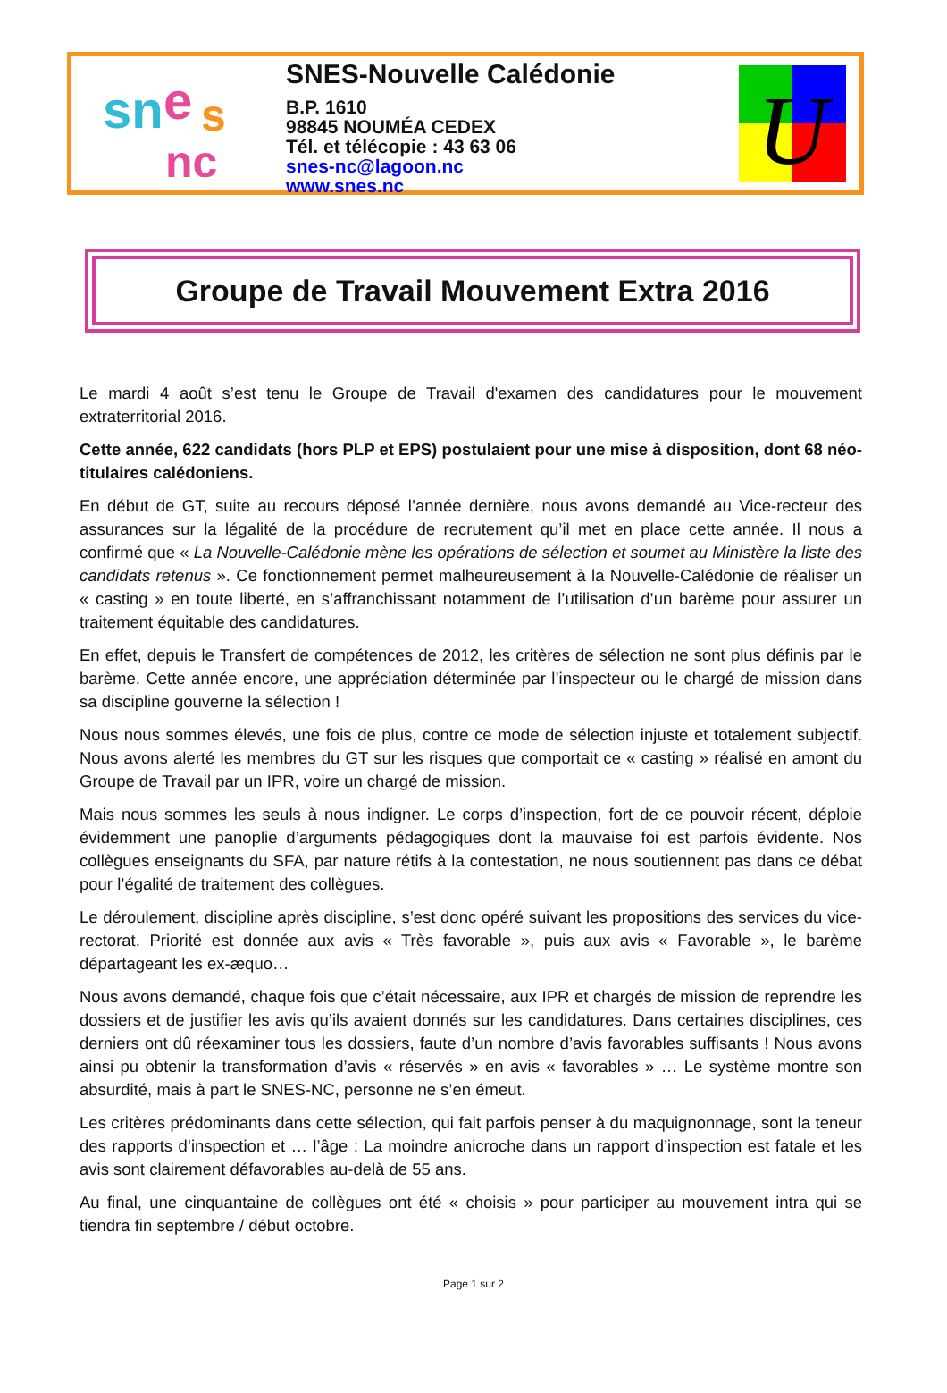sn
e
s
nc
SNES-Nouvelle Calédonie
B.P. 1610
98845 NOUMÉA CEDEX
Tél. et télécopie : 43 63 06
snes-nc@lagoon.nc
www.snes.nc
U
Groupe de Travail Mouvement Extra 2016
Le mardi 4 août s’est tenu le Groupe de Travail d'examen des candidatures pour le mouvement extraterritorial 2016.
Cette année, 622 candidats (hors PLP et EPS) postulaient pour une mise à disposition, dont 68 néo-titulaires calédoniens.
En début de GT, suite au recours déposé l’année dernière, nous avons demandé au Vice-recteur des assurances sur la légalité de la procédure de recrutement qu’il met en place cette année. Il nous a confirmé que « La Nouvelle-Calédonie mène les opérations de sélection et soumet au Ministère la liste des candidats retenus ». Ce fonctionnement permet malheureusement à la Nouvelle-Calédonie de réaliser un « casting » en toute liberté, en s’affranchissant notamment de l’utilisation d’un barème pour assurer un traitement équitable des candidatures.
En effet, depuis le Transfert de compétences de 2012, les critères de sélection ne sont plus définis par le barème. Cette année encore, une appréciation déterminée par l’inspecteur ou le chargé de mission dans sa discipline gouverne la sélection !
Nous nous sommes élevés, une fois de plus, contre ce mode de sélection injuste et totalement subjectif. Nous avons alerté les membres du GT sur les risques que comportait ce « casting » réalisé en amont du Groupe de Travail par un IPR, voire un chargé de mission.
Mais nous sommes les seuls à nous indigner. Le corps d’inspection, fort de ce pouvoir récent, déploie évidemment une panoplie d’arguments pédagogiques dont la mauvaise foi est parfois évidente. Nos collègues enseignants du SFA, par nature rétifs à la contestation, ne nous soutiennent pas dans ce débat pour l’égalité de traitement des collègues.
Le déroulement, discipline après discipline, s’est donc opéré suivant les propositions des services du vice-rectorat. Priorité est donnée aux avis « Très favorable », puis aux avis « Favorable », le barème départageant les ex-æquo…
Nous avons demandé, chaque fois que c’était nécessaire, aux IPR et chargés de mission de reprendre les dossiers et de justifier les avis qu’ils avaient donnés sur les candidatures. Dans certaines disciplines, ces derniers ont dû réexaminer tous les dossiers, faute d’un nombre d’avis favorables suffisants ! Nous avons ainsi pu obtenir la transformation d’avis « réservés » en avis « favorables » … Le système montre son absurdité, mais à part le SNES-NC, personne ne s’en émeut.
Les critères prédominants dans cette sélection, qui fait parfois penser à du maquignonnage, sont la teneur des rapports d’inspection et … l’âge : La moindre anicroche dans un rapport d’inspection est fatale et les avis sont clairement défavorables au-delà de 55 ans.
Au final, une cinquantaine de collègues ont été « choisis » pour participer au mouvement intra qui se tiendra fin septembre / début octobre.
Page 1 sur 2